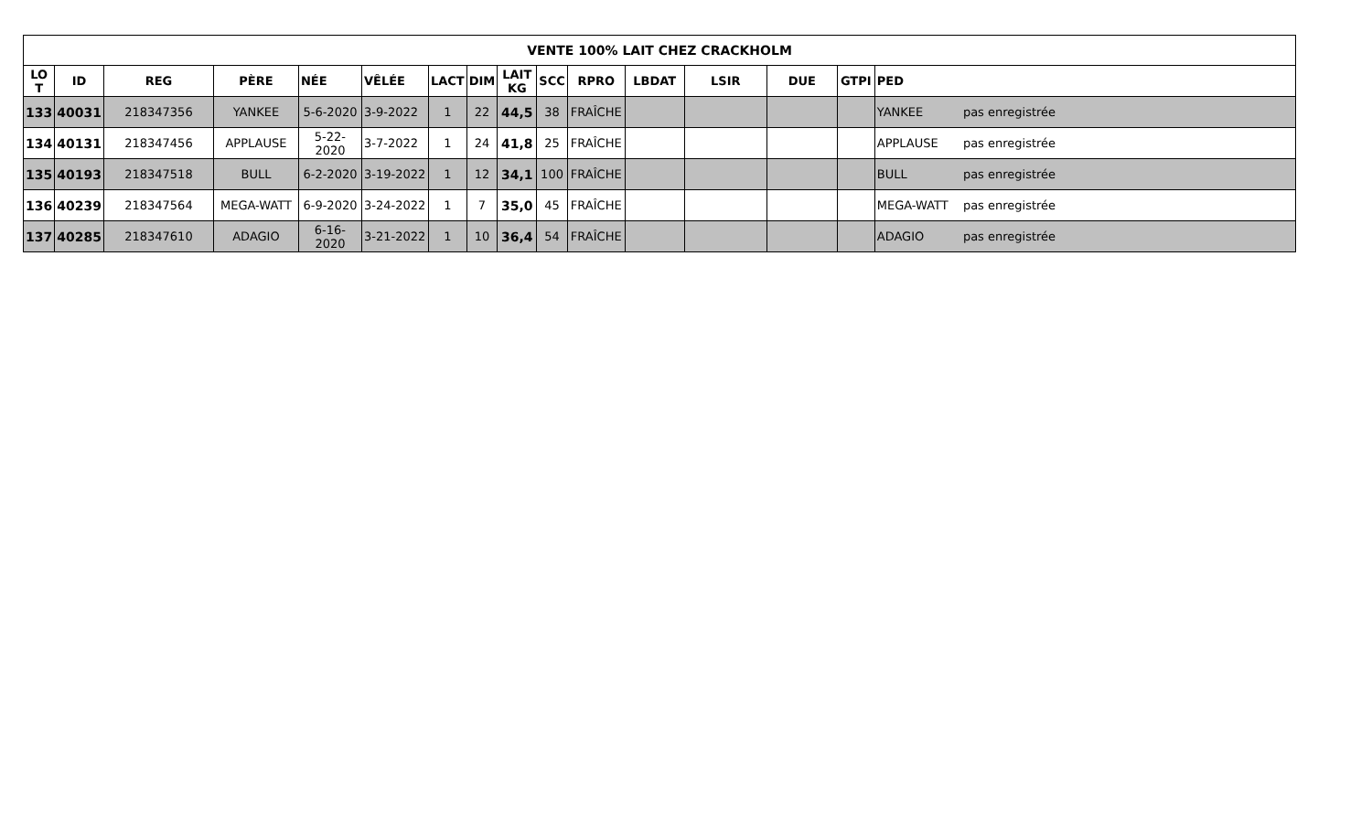| VENTE 100% LAIT CHEZ CRACKHOLM | | | | | | | | | | | | | | | |
| --- | --- | --- | --- | --- | --- | --- | --- | --- | --- | --- | --- | --- | --- | --- | --- |
| LO T | ID | REG | PÈRE | NÉE | VÊLÉE | LACT | DIM | LAIT KG | SCC | RPRO | LBDAT | LSIR | DUE | GTPI | PED |
| 133 | 40031 | 218347356 | YANKEE | 5-6-2020 | 3-9-2022 | 1 | 22 | 44,5 | 38 | FRAÎCHE | | | | | YANKEE pas enregistrée |
| 134 | 40131 | 218347456 | APPLAUSE | 5-22-2020 | 3-7-2022 | 1 | 24 | 41,8 | 25 | FRAÎCHE | | | | | APPLAUSE pas enregistrée |
| 135 | 40193 | 218347518 | BULL | 6-2-2020 | 3-19-2022 | 1 | 12 | 34,1 | 100 | FRAÎCHE | | | | | BULL pas enregistrée |
| 136 | 40239 | 218347564 | MEGA-WATT | 6-9-2020 | 3-24-2022 | 1 | 7 | 35,0 | 45 | FRAÎCHE | | | | | MEGA-WATT pas enregistrée |
| 137 | 40285 | 218347610 | ADAGIO | 6-16-2020 | 3-21-2022 | 1 | 10 | 36,4 | 54 | FRAÎCHE | | | | | ADAGIO pas enregistrée |